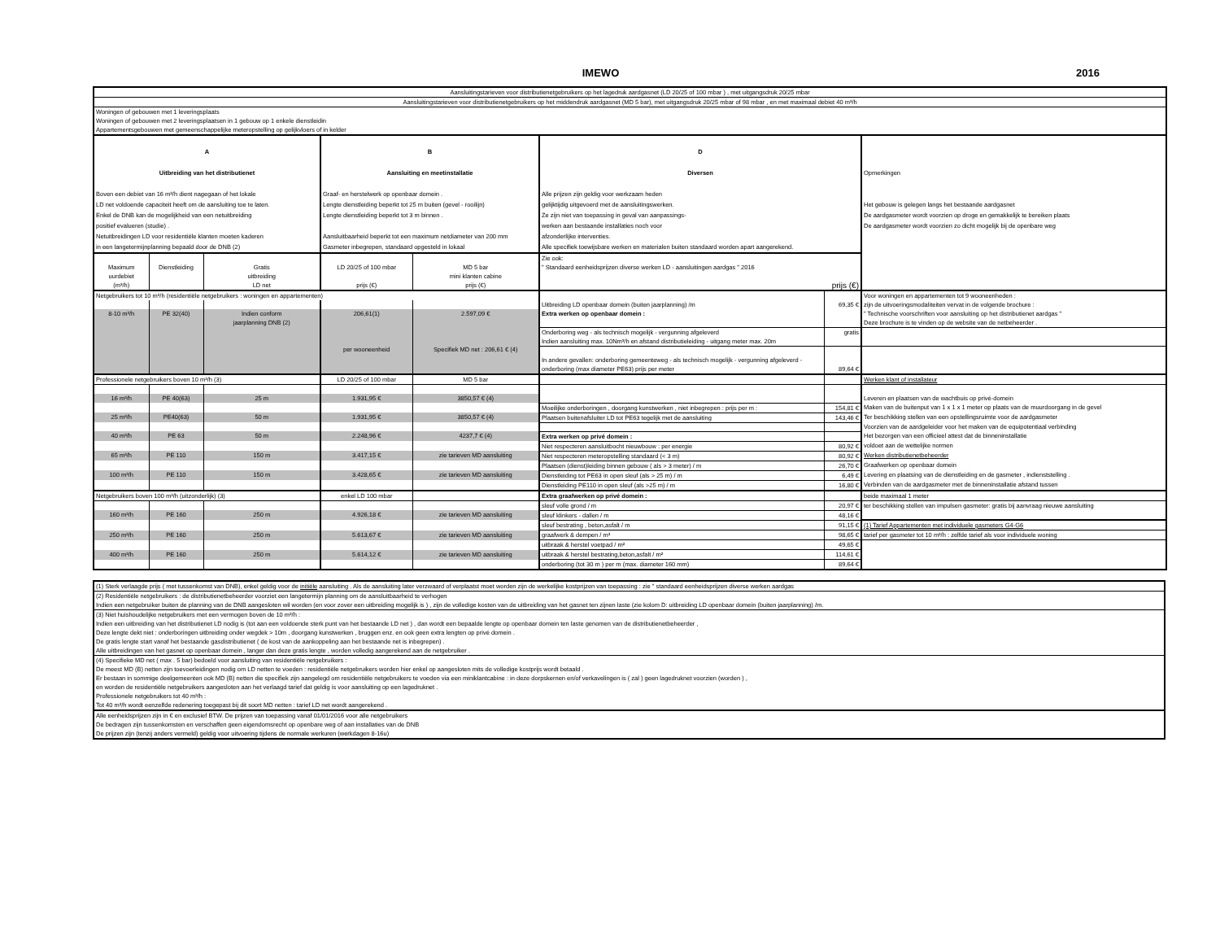IMEWO 2016
| Aansluitingstarieven voor distributienetgebruikers op het lagedruk aardgasnet (LD 20/25 of 100 mbar ) , met uitgangsdruk 20/25 mbar | | | | | | | |
| Aansluitingstarieven voor distributienetgebruikers op het middendruk aardgasnet (MD 5 bar), met uitgangsdruk 20/25 mbar of 98 mbar , en met maximaal debiet 40 m³/h | | | | | | | |
| Woningen of gebouwen met 1 leveringsplaats Woningen of gebouwen met 2 leveringsplaatsen in 1 gebouw op 1 enkele dienstleidin Appartementsgebouwen met gemeenschappelijke meteropstelling op gelijkvloers of in kelder | | | | | | | |
| A Uitbreiding van het distributienet Boven een debiet van 16 m³/h dient nagegaan of het lokale LD net voldoende capaciteit heeft om de aansluiting toe te laten. Enkel de DNB kan de mogelijkheid van een netuitbreiding positief evalueren (studie) . Netuitbreidingen LD voor residentiële klanten moeten kaderen in een langetermijnplanning bepaald door de DNB (2) | | | B Aansluiting en meetinstallatie Graaf- en herstelwerk op openbaar domein . Lengte dienstleiding beperkt tot 25 m buiten (gevel - rooilijn) Lengte dienstleiding beperkt tot 3 m binnen . Aansluitbaarheid beperkt tot een maximum netdiameter van 200 mm Gasmeter inbegrepen, standaard opgesteld in lokaal | | D Diversen Alle prijzen zijn geldig voor werkzaam heden gelijktijdig uitgevoerd met de aansluitingswerken. Ze zijn niet van toepassing in geval van aanpassings- werken aan bestaande installaties noch voor afzonderlijke interventies. Alle specifiek toewijsbare werken en materialen buiten standaard worden apart aangerekend. | | Opmerkingen Het gebouw is gelegen langs het bestaande aardgasnet De aardgasmeter wordt voorzien op droge en gemakkelijk te bereiken plaats De aardgasmeter wordt voorzien zo dicht mogelijk bij de openbare weg |
| Maximum uurdebiet (m³/h) | Dienstleiding | Gratis uitbreiding LD net | LD 20/25 of 100 mbar prijs (€) | MD 5 bar mini klanten cabine prijs (€) | Zie ook: " Standaard eenheidsprijzen diverse werken LD - aansluitingen aardgas " 2016 | prijs (€) | |
| Netgebruikers tot 10 m³/h (residentiële netgebruikers : woningen en appartementen) | | | | | | | Voor woningen en appartementen tot 9 wooneenheden : |
| | | | | | Uitbreiding LD openbaar domein (buiten jaarplanning) /m | 69,35 € | zijn de uitvoeringsmodaliteiten vervat in de volgende brochure : |
| 8-10 m³/h | PE 32(40) | Indien conform jaarplanning DNB (2) | 206,61(1) per wooneenheid | 2.597,09 € Specifiek MD net : 206,61 € (4) | Extra werken op openbaar domein : | | " Technische voorschriften voor aansluiting op het distributienet aardgas " |
| | | | | | | | Deze brochure is te vinden op de website van de netbeheerder . |
| | | | | | Onderboring weg - als technisch mogelijk - vergunning afgeleverd Indien aansluiting max. 10Nm³/h en afstand distributieleiding - uitgang meter max. 20m | gratis | |
| | | | | | In andere gevallen: onderboring gemeenteweg - als technisch mogelijk - vergunning afgeleverd - onderboring (max diameter PE63) prijs per meter | 89,64 € | |
| Professionele netgebruikers boven 10 m³/h (3) | | | LD 20/25 of 100 mbar | MD 5 bar | | | Werken klant of installateur |
| 16 m³/h | PE 40(63) | 25 m | 1.931,95 € | 3850,57 € (4) | | | Leveren en plaatsen van de wachtbuis op privé-domein |
| | | | | | Moeilijke onderboringen , doorgang kunstwerken , niet inbegrepen : prijs per m : | 154,81 € | Maken van de buitenput van 1 x 1 x 1 meter op plaats van de muurdoorgang in de gevel |
| 25 m³/h | PE40(63) | 50 m | 1.931,95 € | 3850,57 € (4) | Plaatsen buitenafsluiter LD tot PE63 tegelijk met de aansluiting | 143,46 € | Ter beschikking stellen van een opstellingsruimte voor de aardgasmeter |
| | | | | | | | Voorzien van de aardgeleider voor het maken van de equipotentiaal verbinding |
| 40 m³/h | PE 63 | 50 m | 2.248,96 € | 4237,7 € (4) | Extra werken op privé domein : | | Het bezorgen van een officieel attest dat de binneninstallatie |
| | | | | | Niet respecteren aansluitbocht nieuwbouw : per energie | 80,92 € | voldoet aan de wettelijke normen |
| 65 m³/h | PE 110 | 150 m | 3.417,15 € | zie tarieven MD aansluiting | Niet respecteren meteropstelling standaard (< 3 m) | 80,92 € | Werken distributienetbeheerder |
| | | | | | Plaatsen (dienst)leiding binnen gebouw ( als > 3 meter) / m | 26,70 € | Graafwerken op openbaar domein |
| 100 m³/h | PE 110 | 150 m | 3.428,65 € | zie tarieven MD aansluiting | Dienstleiding tot PE63 in open sleuf (als > 25 m) / m | 6,49 € | Levering en plaatsing van de dienstleiding en de gasmeter , indienststelling . |
| | | | | | Dienstleiding PE110 in open sleuf (als >25 m) / m | 16,80 € | Verbinden van de aardgasmeter met de binneninstallatie afstand tussen |
| Netgebruikers boven 100 m³/h (uitzonderlijk) (3) | | | enkel LD 100 mbar | | Extra graafwerken op privé domein : | | beide maximaal 1 meter |
| | | | | | sleuf volle grond / m | 20,97 € | ter beschikking stellen van impulsen gasmeter: gratis bij aanvraag nieuwe aansluiting |
| 160 m³/h | PE 160 | 250 m | 4.926,18 € | zie tarieven MD aansluiting | sleuf klinkers - dallen / m | 48,16 € | |
| | | | | | sleuf bestrating , beton,asfalt / m | 91,15 € | (1) Tarief Appartementen met individuele gasmeters G4-G6 |
| 250 m³/h | PE 160 | 250 m | 5.613,67 € | zie tarieven MD aansluiting | graafwerk & dempen / m³ | 98,65 € | tarief per gasmeter tot 10 m³/h : zelfde tarief als voor individuele woning |
| | | | | | uitbraak & herstel voetpad / m² | 49,65 € | |
| 400 m³/h | PE 160 | 250 m | 5.614,12 € | zie tarieven MD aansluiting | uitbraak & herstel bestrating,beton,asfalt / m² | 114,61 € | |
| | | | | | onderboring (tot 30 m ) per m (max. diameter 160 mm) | 89,64 € | |
| (1) Sterk verlaagde prijs ( met tussenkomst van DNB), enkel geldig voor de initiële aansluiting . Als de aansluiting later verzwaard of verplaatst moet worden zijn de werkelijke kostprijzen van toepassing : zie " standaard eenheidsprijzen diverse werken aardgas |
| (2) Residentiële netgebruikers : de distributienetbeheerder voorziet een langetermijn planning om de aansluitbaarheid te verhogen Indien een netgebruiker buiten de planning van de DNB aangesloten wil worden (en voor zover een uitbreiding mogelijk is ) , zijn de volledige kosten van de uitbreiding van het gasnet ten zijnen laste (zie kolom D: uitbreiding LD openbaar domein (buiten jaarplanning) /m. |
| (3) Niet huishoudelijke netgebruikers met een vermogen boven de 10 m³/h : Indien een uitbreiding van het distributienet LD nodig is (tot aan een voldoende sterk punt van het bestaande LD net ) , dan wordt een bepaalde lengte op openbaar domein ten laste genomen van de distributienetbeheerder , Deze lengte dekt niet : onderboringen uitbreiding onder wegdek > 10m , doorgang kunstwerken , bruggen enz. en ook geen extra lengten op privé domein . De gratis lengte start vanaf het bestaande gasdistributienet ( de kost van de aankoppeling aan het bestaande net is inbegrepen) . Alle uitbreidingen van het gasnet op openbaar domein , langer dan deze gratis lengte , worden volledig aangerekend aan de netgebruiker . |
| (4) Specifieke MD net ( max . 5 bar) bedoeld voor aansluiting van residentiële netgebruikers : De meest MD (B) netten zijn toevoerleidingen nodig om LD netten te voeden : residentiële netgebruikers worden hier enkel op aangesloten mits de volledige kostprijs wordt betaald . Er bestaan in sommige deelgemeenten ook MD (B) netten die specifiek zijn aangelegd om residentiële netgebruikers te voeden via een miniklantcabine : in deze dorpskernen en/of verkavelingen is ( zal ) geen lagedruknet voorzien (worden ) , en worden de residentiële netgebruikers aangesloten aan het verlaagd tarief dat geldig is voor aansluiting op een lagedruknet . Professionele netgebruikers tot 40 m³/h : Tot 40 m³/h wordt eenzelfde redenering toegepast bij dit soort MD netten : tarief LD net wordt aangerekend . |
| Alle eenheidsprijzen zijn in € en exclusief BTW. De prijzen van toepassing vanaf 01/01/2016 voor alle netgebruikers De bedragen zijn tussenkomsten en verschaffen geen eigendomsrecht op openbare weg of aan installaties van de DNB De prijzen zijn (tenzij anders vermeld) geldig voor uitvoering tijdens de normale werkuren (werkdagen 8-16u) |